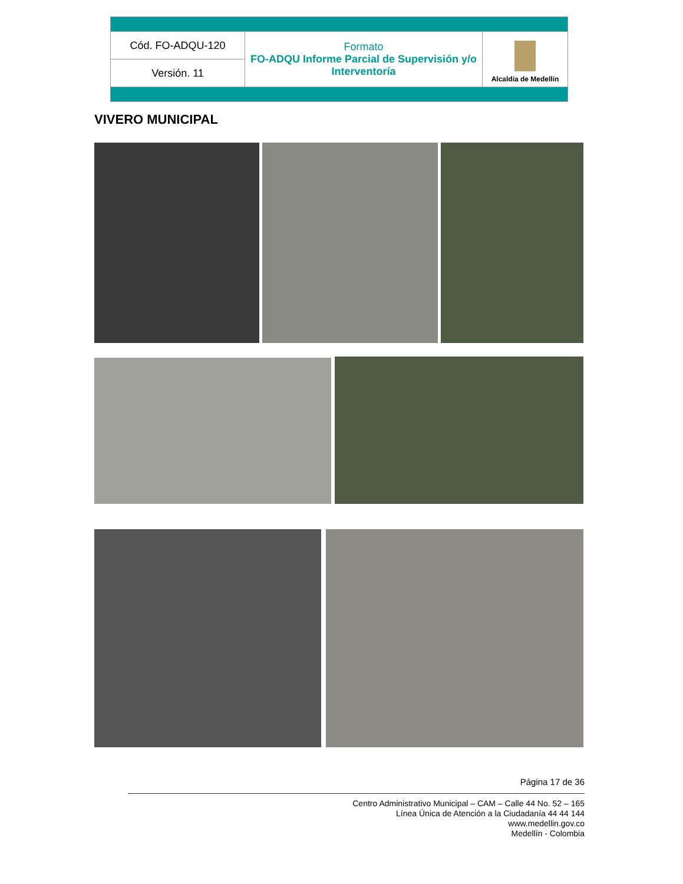| Cód. FO-ADQU-120 | Formato FO-ADQU Informe Parcial de Supervisión y/o Interventoría | Alcaldía de Medellín |
| Versión. 11 | | |
VIVERO MUNICIPAL
Página 17 de 36
Centro Administrativo Municipal – CAM – Calle 44 No. 52 – 165
Línea Única de Atención a la Ciudadanía 44 44 144
www.medellin.gov.co
Medellín - Colombia